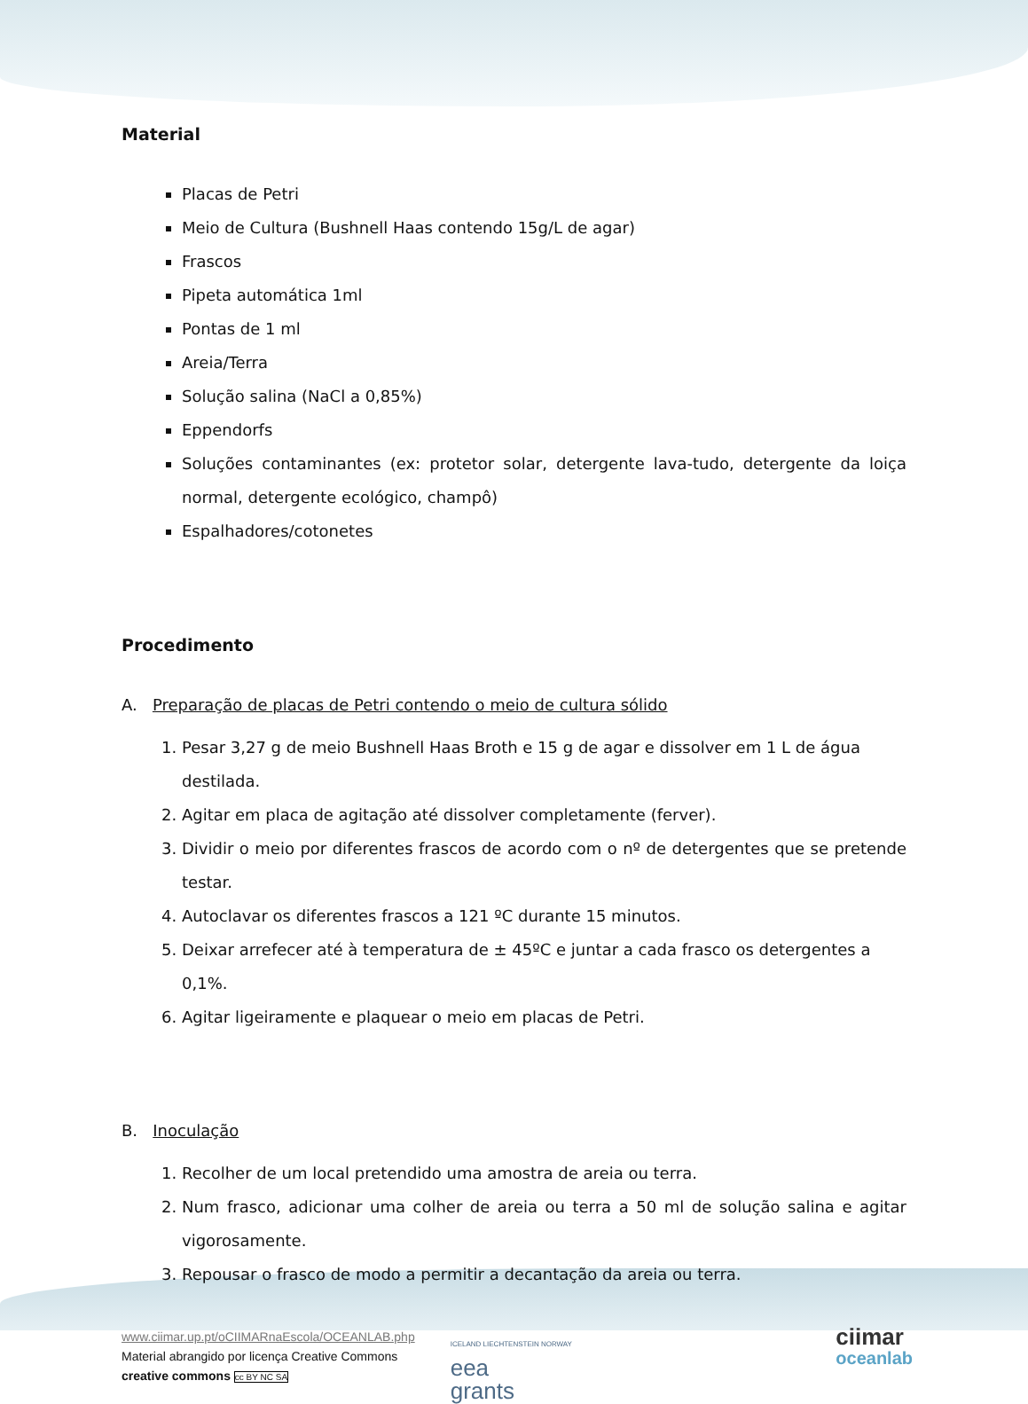Material
Placas de Petri
Meio de Cultura (Bushnell Haas contendo 15g/L de agar)
Frascos
Pipeta automática 1ml
Pontas de 1 ml
Areia/Terra
Solução salina (NaCl a 0,85%)
Eppendorfs
Soluções contaminantes (ex: protetor solar, detergente lava-tudo, detergente da loiça normal, detergente ecológico, champô)
Espalhadores/cotonetes
Procedimento
A. Preparação de placas de Petri contendo o meio de cultura sólido
1. Pesar 3,27 g de meio Bushnell Haas Broth e 15 g de agar e dissolver em 1 L de água destilada.
2. Agitar em placa de agitação até dissolver completamente (ferver).
3. Dividir o meio por diferentes frascos de acordo com o nº de detergentes que se pretende testar.
4. Autoclavar os diferentes frascos a 121 ºC durante 15 minutos.
5. Deixar arrefecer até à temperatura de ± 45ºC e juntar a cada frasco os detergentes a 0,1%.
6. Agitar ligeiramente e plaquear o meio em placas de Petri.
B. Inoculação
1. Recolher de um local pretendido uma amostra de areia ou terra.
2. Num frasco, adicionar uma colher de areia ou terra a 50 ml de solução salina e agitar vigorosamente.
3. Repousar o frasco de modo a permitir a decantação da areia ou terra.
www.ciimar.up.pt/oCIIMARnaEscola/OCEANLAB.php
Material abrangido por licença Creative Commons
creative commons cc BY NC SA
ICELAND LIECHTENSTEIN NORWAY
eea
grants
ciimar
oceanlab